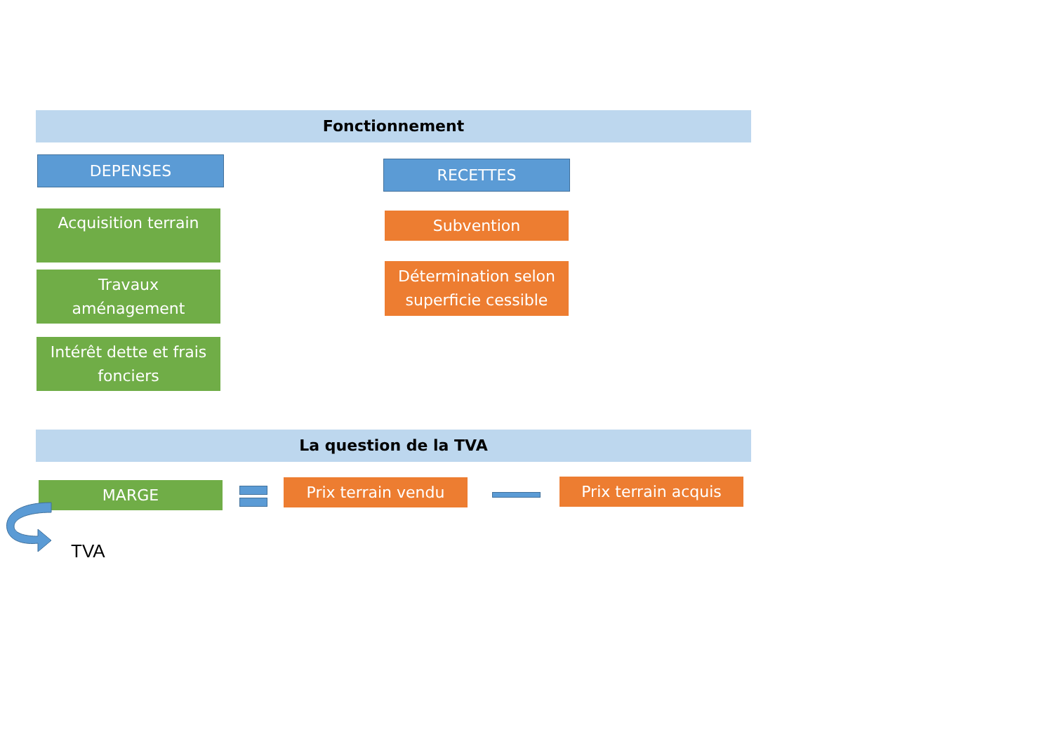Fonctionnement
DEPENSES
Acquisition terrain
Travaux
aménagement
Intérêt dette et frais
fonciers
RECETTES
Subvention
Détermination selon
superficie cessible
La question de la TVA
MARGE Prix terrain vendu Prix terrain acquis
TVA